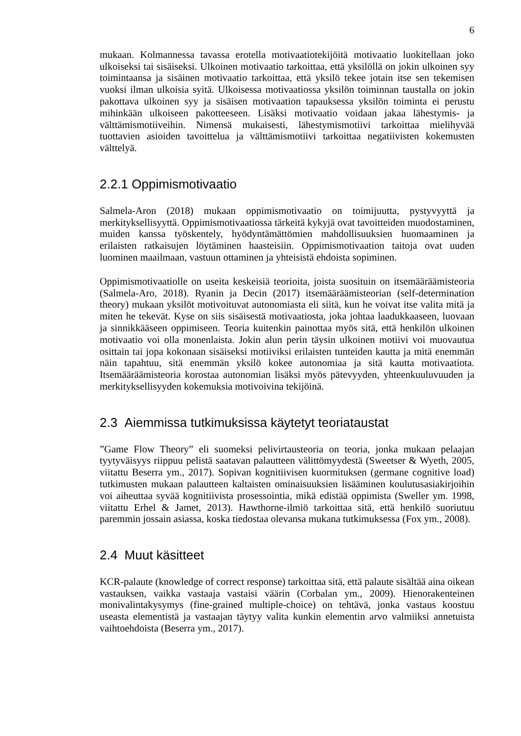6
mukaan. Kolmannessa tavassa erotella motivaatiotekijöitä motivaatio luokitellaan joko ulkoiseksi tai sisäiseksi. Ulkoinen motivaatio tarkoittaa, että yksilöllä on jokin ulkoinen syy toimintaansa ja sisäinen motivaatio tarkoittaa, että yksilö tekee jotain itse sen tekemisen vuoksi ilman ulkoisia syitä. Ulkoisessa motivaatiossa yksilön toiminnan taustalla on jokin pakottava ulkoinen syy ja sisäisen motivaation tapauksessa yksilön toiminta ei perustu mihinkään ulkoiseen pakotteeseen. Lisäksi motivaatio voidaan jakaa lähestymis- ja välttämismotiiveihin. Nimensä mukaisesti, lähestymismotiivi tarkoittaa mielihyvää tuottavien asioiden tavoittelua ja välttämismotiivi tarkoittaa negatiivisten kokemusten välttelyä.
2.2.1 Oppimismotivaatio
Salmela-Aron (2018) mukaan oppimismotivaatio on toimijuutta, pystyvyyttä ja merkityksellisyyttä. Oppimismotivaatiossa tärkeitä kykyjä ovat tavoitteiden muodostaminen, muiden kanssa työskentely, hyödyntämättömien mahdollisuuksien huomaaminen ja erilaisten ratkaisujen löytäminen haasteisiin. Oppimismotivaation taitoja ovat uuden luominen maailmaan, vastuun ottaminen ja yhteisistä ehdoista sopiminen.
Oppimismotivaatiolle on useita keskeisiä teorioita, joista suosituin on itsemääräämisteoria (Salmela-Aro, 2018). Ryanin ja Decin (2017) itsemääräämisteorian (self-determination theory) mukaan yksilöt motivoituvat autonomiasta eli siitä, kun he voivat itse valita mitä ja miten he tekevät. Kyse on siis sisäisestä motivaatiosta, joka johtaa laadukkaaseen, luovaan ja sinnikkääseen oppimiseen. Teoria kuitenkin painottaa myös sitä, että henkilön ulkoinen motivaatio voi olla monenlaista. Jokin alun perin täysin ulkoinen motiivi voi muovautua osittain tai jopa kokonaan sisäiseksi motiiviksi erilaisten tunteiden kautta ja mitä enemmän näin tapahtuu, sitä enemmän yksilö kokee autonomiaa ja sitä kautta motivaatiota. Itsemääräämisteoria korostaa autonomian lisäksi myös pätevyyden, yhteenkuuluvuuden ja merkityksellisyyden kokemuksia motivoivina tekijöinä.
2.3 Aiemmissa tutkimuksissa käytetyt teoriataustat
”Game Flow Theory” eli suomeksi pelivirtausteoria on teoria, jonka mukaan pelaajan tyytyväisyys riippuu pelistä saatavan palautteen välittömyydestä (Sweetser & Wyeth, 2005, viitattu Beserra ym., 2017). Sopivan kognitiivisen kuormituksen (germane cognitive load) tutkimusten mukaan palautteen kaltaisten ominaisuuksien lisääminen koulutusasiakirjoihin voi aiheuttaa syvää kognitiivista prosessointia, mikä edistää oppimista (Sweller ym. 1998, viitattu Erhel & Jamet, 2013). Hawthorne-ilmiö tarkoittaa sitä, että henkilö suoriutuu paremmin jossain asiassa, koska tiedostaa olevansa mukana tutkimuksessa (Fox ym., 2008).
2.4 Muut käsitteet
KCR-palaute (knowledge of correct response) tarkoittaa sitä, että palaute sisältää aina oikean vastauksen, vaikka vastaaja vastaisi väärin (Corbalan ym., 2009). Hienorakenteinen monivalintakysymys (fine-grained multiple-choice) on tehtävä, jonka vastaus koostuu useasta elementistä ja vastaajan täytyy valita kunkin elementin arvo valmiiksi annetuista vaihtoehdoista (Beserra ym., 2017).